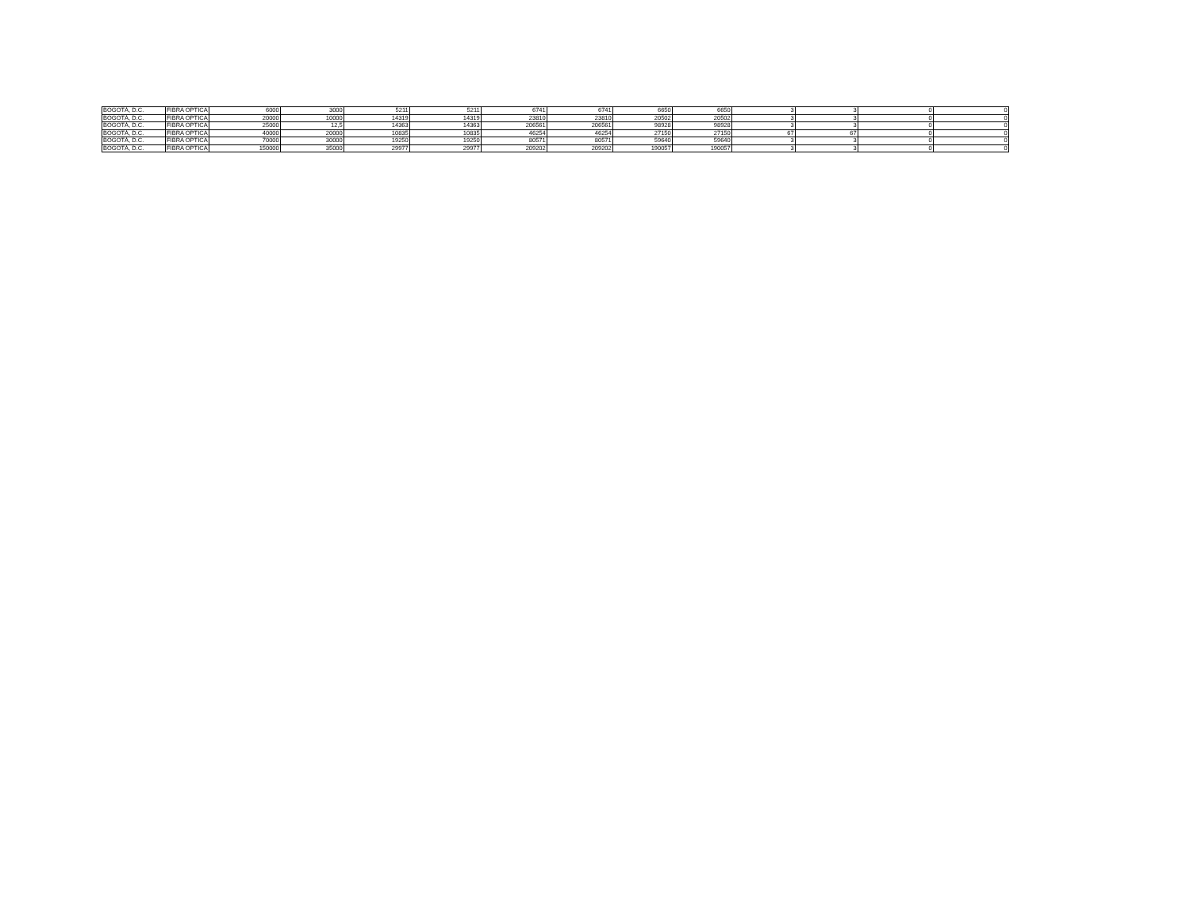| BOGOTÁ, D.C. | FIBRA OPTICA | 6000 | 3000 | 5211 | 5211 | 6741 | 6741 | 6650 | 6650 | 3 | 3 | 0 | 0 |
| BOGOTÁ, D.C. | FIBRA OPTICA | 20000 | 10000 | 14319 | 14319 | 23810 | 23810 | 20502 | 20502 | 3 | 3 | 0 | 0 |
| BOGOTÁ, D.C. | FIBRA OPTICA | 25000 | 12,5 | 14363 | 14363 | 206561 | 206561 | 98928 | 98928 | 3 | 3 | 0 | 0 |
| BOGOTÁ, D.C. | FIBRA OPTICA | 40000 | 20000 | 10835 | 10835 | 46254 | 46254 | 27150 | 27150 | 67 | 67 | 0 | 0 |
| BOGOTÁ, D.C. | FIBRA OPTICA | 70000 | 30000 | 19250 | 19250 | 80571 | 80571 | 59640 | 59640 | 3 | 3 | 0 | 0 |
| BOGOTÁ, D.C. | FIBRA OPTICA | 150000 | 35000 | 29977 | 29977 | 209202 | 209202 | 190057 | 190057 | 3 | 3 | 0 | 0 |